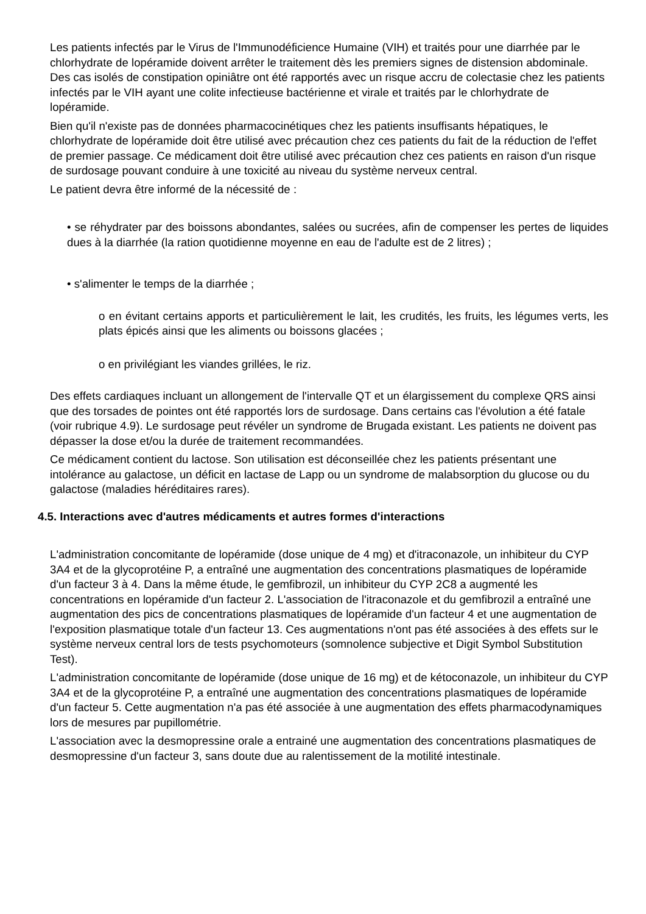Les patients infectés par le Virus de l'Immunodéficience Humaine (VIH) et traités pour une diarrhée par le chlorhydrate de lopéramide doivent arrêter le traitement dès les premiers signes de distension abdominale. Des cas isolés de constipation opiniâtre ont été rapportés avec un risque accru de colectasie chez les patients infectés par le VIH ayant une colite infectieuse bactérienne et virale et traités par le chlorhydrate de lopéramide.
Bien qu'il n'existe pas de données pharmacocinétiques chez les patients insuffisants hépatiques, le chlorhydrate de lopéramide doit être utilisé avec précaution chez ces patients du fait de la réduction de l'effet de premier passage. Ce médicament doit être utilisé avec précaution chez ces patients en raison d'un risque de surdosage pouvant conduire à une toxicité au niveau du système nerveux central.
Le patient devra être informé de la nécessité de :
• se réhydrater par des boissons abondantes, salées ou sucrées, afin de compenser les pertes de liquides dues à la diarrhée (la ration quotidienne moyenne en eau de l'adulte est de 2 litres) ;
• s'alimenter le temps de la diarrhée ;
o en évitant certains apports et particulièrement le lait, les crudités, les fruits, les légumes verts, les plats épicés ainsi que les aliments ou boissons glacées ;
o en privilégiant les viandes grillées, le riz.
Des effets cardiaques incluant un allongement de l'intervalle QT et un élargissement du complexe QRS ainsi que des torsades de pointes ont été rapportés lors de surdosage. Dans certains cas l'évolution a été fatale (voir rubrique 4.9). Le surdosage peut révéler un syndrome de Brugada existant. Les patients ne doivent pas dépasser la dose et/ou la durée de traitement recommandées.
Ce médicament contient du lactose. Son utilisation est déconseillée chez les patients présentant une intolérance au galactose, un déficit en lactase de Lapp ou un syndrome de malabsorption du glucose ou du galactose (maladies héréditaires rares).
4.5. Interactions avec d'autres médicaments et autres formes d'interactions
L'administration concomitante de lopéramide (dose unique de 4 mg) et d'itraconazole, un inhibiteur du CYP 3A4 et de la glycoprotéine P, a entraîné une augmentation des concentrations plasmatiques de lopéramide d'un facteur 3 à 4. Dans la même étude, le gemfibrozil, un inhibiteur du CYP 2C8 a augmenté les concentrations en lopéramide d'un facteur 2. L'association de l'itraconazole et du gemfibrozil a entraîné une augmentation des pics de concentrations plasmatiques de lopéramide d'un facteur 4 et une augmentation de l'exposition plasmatique totale d'un facteur 13. Ces augmentations n'ont pas été associées à des effets sur le système nerveux central lors de tests psychomoteurs (somnolence subjective et Digit Symbol Substitution Test).
L'administration concomitante de lopéramide (dose unique de 16 mg) et de kétoconazole, un inhibiteur du CYP 3A4 et de la glycoprotéine P, a entraîné une augmentation des concentrations plasmatiques de lopéramide d'un facteur 5. Cette augmentation n'a pas été associée à une augmentation des effets pharmacodynamiques lors de mesures par pupillométrie.
L'association avec la desmopressine orale a entrainé une augmentation des concentrations plasmatiques de desmopressine d'un facteur 3, sans doute due au ralentissement de la motilité intestinale.